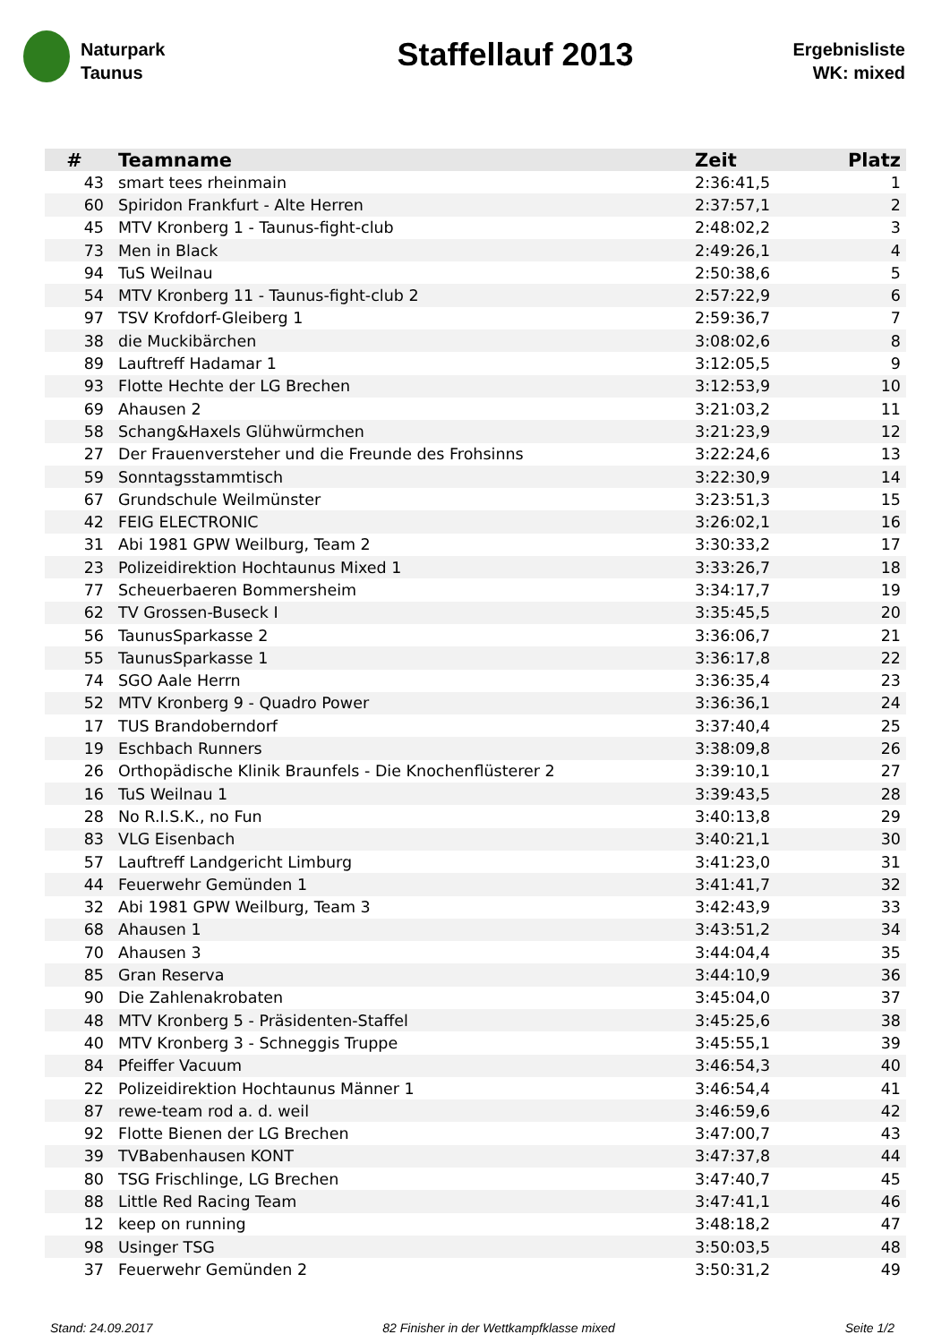Naturpark
Taunus
Staffellauf 2013
Ergebnisliste
WK: mixed
| # | Teamname | Zeit | Platz |
| --- | --- | --- | --- |
| 43 | smart tees rheinmain | 2:36:41,5 | 1 |
| 60 | Spiridon Frankfurt - Alte Herren | 2:37:57,1 | 2 |
| 45 | MTV Kronberg 1 - Taunus-fight-club | 2:48:02,2 | 3 |
| 73 | Men in Black | 2:49:26,1 | 4 |
| 94 | TuS Weilnau | 2:50:38,6 | 5 |
| 54 | MTV Kronberg 11 - Taunus-fight-club 2 | 2:57:22,9 | 6 |
| 97 | TSV Krofdorf-Gleiberg 1 | 2:59:36,7 | 7 |
| 38 | die Muckibärchen | 3:08:02,6 | 8 |
| 89 | Lauftreff Hadamar 1 | 3:12:05,5 | 9 |
| 93 | Flotte Hechte der LG Brechen | 3:12:53,9 | 10 |
| 69 | Ahausen 2 | 3:21:03,2 | 11 |
| 58 | Schang&Haxels Glühwürmchen | 3:21:23,9 | 12 |
| 27 | Der Frauenversteher und die Freunde des Frohsinns | 3:22:24,6 | 13 |
| 59 | Sonntagsstammtisch | 3:22:30,9 | 14 |
| 67 | Grundschule Weilmünster | 3:23:51,3 | 15 |
| 42 | FEIG ELECTRONIC | 3:26:02,1 | 16 |
| 31 | Abi 1981 GPW Weilburg, Team 2 | 3:30:33,2 | 17 |
| 23 | Polizeidirektion Hochtaunus Mixed 1 | 3:33:26,7 | 18 |
| 77 | Scheuerbaeren Bommersheim | 3:34:17,7 | 19 |
| 62 | TV Grossen-Buseck I | 3:35:45,5 | 20 |
| 56 | TaunusSparkasse 2 | 3:36:06,7 | 21 |
| 55 | TaunusSparkasse 1 | 3:36:17,8 | 22 |
| 74 | SGO Aale Herrn | 3:36:35,4 | 23 |
| 52 | MTV Kronberg 9 - Quadro Power | 3:36:36,1 | 24 |
| 17 | TUS Brandoberndorf | 3:37:40,4 | 25 |
| 19 | Eschbach Runners | 3:38:09,8 | 26 |
| 26 | Orthopädische Klinik Braunfels - Die Knochenflüsterer 2 | 3:39:10,1 | 27 |
| 16 | TuS Weilnau 1 | 3:39:43,5 | 28 |
| 28 | No R.I.S.K., no Fun | 3:40:13,8 | 29 |
| 83 | VLG Eisenbach | 3:40:21,1 | 30 |
| 57 | Lauftreff Landgericht Limburg | 3:41:23,0 | 31 |
| 44 | Feuerwehr Gemünden 1 | 3:41:41,7 | 32 |
| 32 | Abi 1981 GPW Weilburg, Team 3 | 3:42:43,9 | 33 |
| 68 | Ahausen 1 | 3:43:51,2 | 34 |
| 70 | Ahausen 3 | 3:44:04,4 | 35 |
| 85 | Gran Reserva | 3:44:10,9 | 36 |
| 90 | Die Zahlenakrobaten | 3:45:04,0 | 37 |
| 48 | MTV Kronberg 5 - Präsidenten-Staffel | 3:45:25,6 | 38 |
| 40 | MTV Kronberg 3 - Schneggis Truppe | 3:45:55,1 | 39 |
| 84 | Pfeiffer Vacuum | 3:46:54,3 | 40 |
| 22 | Polizeidirektion Hochtaunus Männer 1 | 3:46:54,4 | 41 |
| 87 | rewe-team rod a. d. weil | 3:46:59,6 | 42 |
| 92 | Flotte Bienen der LG Brechen | 3:47:00,7 | 43 |
| 39 | TVBabenhausen KONT | 3:47:37,8 | 44 |
| 80 | TSG Frischlinge, LG Brechen | 3:47:40,7 | 45 |
| 88 | Little Red Racing Team | 3:47:41,1 | 46 |
| 12 | keep on running | 3:48:18,2 | 47 |
| 98 | Usinger TSG | 3:50:03,5 | 48 |
| 37 | Feuerwehr Gemünden 2 | 3:50:31,2 | 49 |
Stand: 24.09.2017 82 Finisher in der Wettkampfklasse mixed Seite 1/2